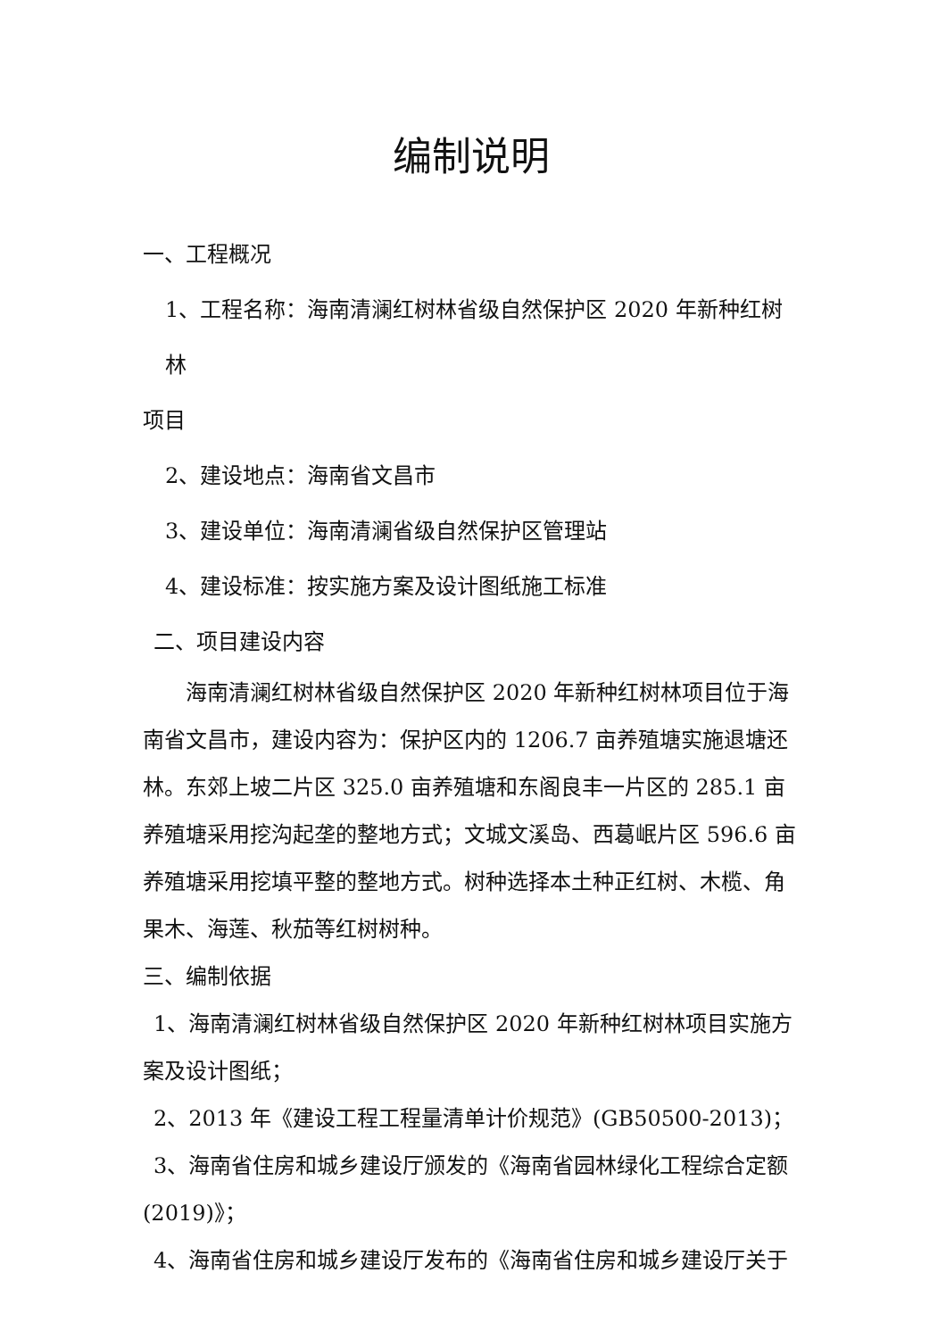编制说明
一、工程概况
1、工程名称：海南清澜红树林省级自然保护区 2020 年新种红树林
项目
2、建设地点：海南省文昌市
3、建设单位：海南清澜省级自然保护区管理站
4、建设标准：按实施方案及设计图纸施工标准
二、项目建设内容
海南清澜红树林省级自然保护区 2020 年新种红树林项目位于海南省文昌市，建设内容为：保护区内的 1206.7 亩养殖塘实施退塘还林。东郊上坡二片区 325.0 亩养殖塘和东阁良丰一片区的 285.1 亩养殖塘采用挖沟起垄的整地方式；文城文溪岛、西葛岷片区 596.6 亩养殖塘采用挖填平整的整地方式。树种选择本土种正红树、木榄、角果木、海莲、秋茄等红树树种。
三、编制依据
1、海南清澜红树林省级自然保护区 2020 年新种红树林项目实施方案及设计图纸；
2、2013 年《建设工程工程量清单计价规范》(GB50500-2013)；
3、海南省住房和城乡建设厅颁发的《海南省园林绿化工程综合定额(2019)》；
4、海南省住房和城乡建设厅发布的《海南省住房和城乡建设厅关于